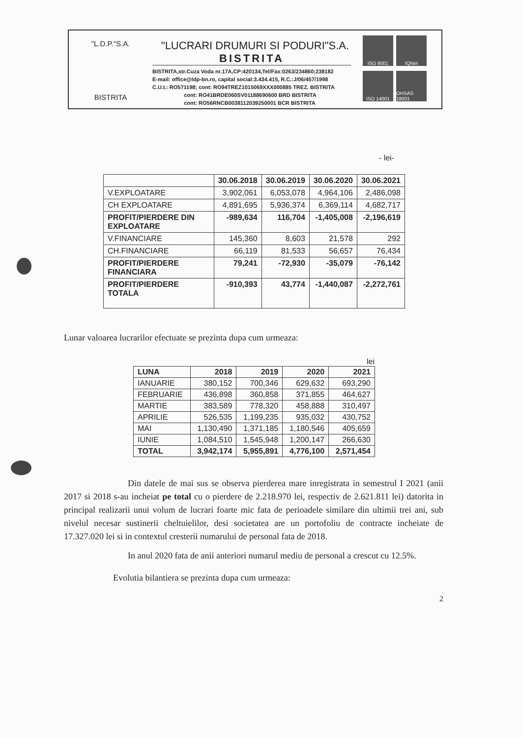"L.D.P."S.A.
BISTRITA
"LUCRARI DRUMURI SI PODURI"S.A.
BISTRITA
BISTRITA,str.Cuza Voda nr.17A,CP:420134,Tel/Fax:0263/234860;238182
E-mail: office@ldp-bn.ro, capital social:3.434.415, R.C.:J/06/457/1998
C.U.I.: RO571198; cont: RO94TREZ1015069XXX000885 TREZ. BISTRITA
cont: RO41BRDE060SV01188690600 BRD BISTRITA
cont: RO56RNCB0038112039250001 BCR BISTRITA
ISO 9001
IQNet
ISO 14001
OHSAS 18001
- lei-
| | 30.06.2018 | 30.06.2019 | 30.06.2020 | 30.06.2021 |
| --- | --- | --- | --- | --- |
| V.EXPLOATARE | 3,902,061 | 6,053,078 | 4,964,106 | 2,486,098 |
| CH EXPLOATARE | 4,891,695 | 5,936,374 | 6,369,114 | 4,682,717 |
| PROFIT/PIERDERE DIN EXPLOATARE | -989,634 | 116,704 | -1,405,008 | -2,196,619 |
| V.FINANCIARE | 145,360 | 8,603 | 21,578 | 292 |
| CH.FINANCIARE | 66,119 | 81,533 | 56,657 | 76,434 |
| PROFIT/PIERDERE FINANCIARA | 79,241 | -72,930 | -35,079 | -76,142 |
| PROFIT/PIERDERE TOTALA | -910,393 | 43,774 | -1,440,087 | -2,272,761 |
Lunar valoarea lucrarilor efectuate se prezinta dupa cum urmeaza:
lei
| LUNA | 2018 | 2019 | 2020 | 2021 |
| --- | --- | --- | --- | --- |
| IANUARIE | 380,152 | 700,346 | 629,632 | 693,290 |
| FEBRUARIE | 436,898 | 360,858 | 371,855 | 464,627 |
| MARTIE | 383,589 | 778,320 | 458,888 | 310,497 |
| APRILIE | 526,535 | 1,199,235 | 935,032 | 430,752 |
| MAI | 1,130,490 | 1,371,185 | 1,180,546 | 405,659 |
| IUNIE | 1,084,510 | 1,545,948 | 1,200,147 | 266,630 |
| TOTAL | 3,942,174 | 5,955,891 | 4,776,100 | 2,571,454 |
Din datele de mai sus se observa pierderea mare inregistrata in semestrul I 2021 (anii 2017 si 2018 s-au incheiat pe total cu o pierdere de 2.218.970 lei, respectiv de 2.621.811 lei) datorita in principal realizarii unui volum de lucrari foarte mic fata de perioadele similare din ultimii trei ani, sub nivelul necesar sustinerii cheltuielilor, desi societatea are un portofoliu de contracte incheiate de 17.327.020 lei si in contextul cresterii numarului de personal fata de 2018.
In anul 2020 fata de anii anteriori numarul mediu de personal a crescut cu 12.5%.
Evolutia bilantiera se prezinta dupa cum urmeaza:
2